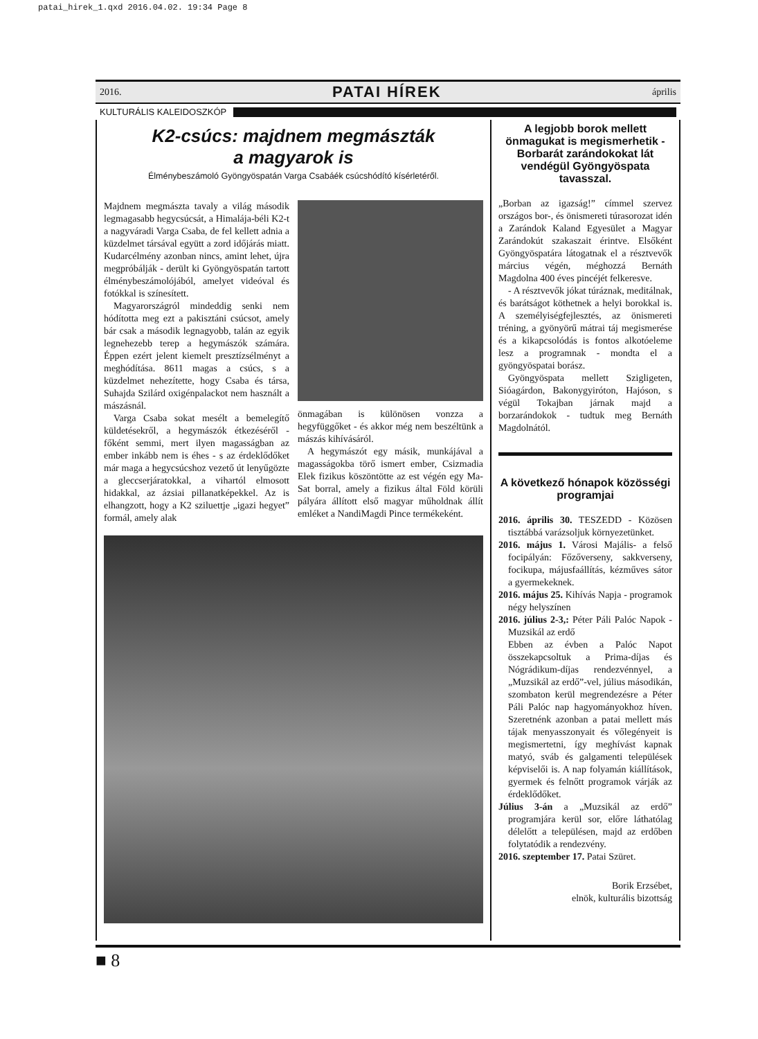patai_hirek_1.qxd 2016.04.02. 19:34 Page 8
2016. PATAI HÍREK április
KULTURÁLIS KALEIDOSZKÓP
K2-csúcs: majdnem megmászták
a magyarok is
Élménybeszámoló Gyöngyöspatán Varga Csabáék csúcshódító kísérletéről.
Majdnem megmászta tavaly a világ második legmagasabb hegycsúcsát, a Himalája-béli K2-t a nagyváradi Varga Csaba, de fel kellett adnia a küzdelmet társával együtt a zord időjárás miatt. Kudarcélmény azonban nincs, amint lehet, újra megpróbálják - derült ki Gyöngyöspatán tartott élménybeszámolójából, amelyet videóval és fotókkal is színesített.
Magyarországról mindeddig senki nem hódította meg ezt a pakisztáni csúcsot, amely bár csak a második legnagyobb, talán az egyik legnehezebb terep a hegymászók számára. Éppen ezért jelent kiemelt presztízsélményt a meghódítása. 8611 magas a csúcs, s a küzdelmet nehezítette, hogy Csaba és társa, Suhajda Szilárd oxigénpalackot nem használt a mászásnál.
Varga Csaba sokat mesélt a bemelegítő küldetésekről, a hegymászók étkezéséről - főként semmi, mert ilyen magasságban az ember inkább nem is éhes - s az érdeklődőket már maga a hegycsúcshoz vezető út lenyűgözte a gleccserjáratokkal, a vihartól elmosott hidakkal, az ázsiai pillanatképekkel. Az is elhangzott, hogy a K2 sziluettje „igazi hegyet” formál, amely alak
önmagában is különösen vonzza a hegyfüggőket - és akkor még nem beszéltünk a mászás kihívásáról.
A hegymászót egy másik, munkájával a magasságokba törő ismert ember, Csizmadia Elek fizikus köszöntötte az est végén egy Ma-Sat borral, amely a fizikus által Föld körüli pályára állított első magyar műholdnak állít emléket a NandiMagdi Pince termékeként.
A legjobb borok mellett önmagukat is megismerhetik - Borbarát zarándokokat lát vendégül Gyöngyöspata tavasszal.
„Borban az igazság!” címmel szervez országos bor-, és önismereti túrasorozat idén a Zarándok Kaland Egyesület a Magyar Zarándokút szakaszait érintve. Elsőként Gyöngyöspatára látogatnak el a résztvevők március végén, méghozzá Bernáth Magdolna 400 éves pincéjét felkeresve.
- A résztvevők jókat túráznak, meditálnak, és barátságot köthetnek a helyi borokkal is. A személyiségfejlesztés, az önismereti tréning, a gyönyörű mátrai táj megismerése és a kikapcsolódás is fontos alkotóeleme lesz a programnak - mondta el a gyöngyöspatai borász.
Gyöngyöspata mellett Szigligeten, Sióagárdon, Bakonygyiróton, Hajóson, s végül Tokajban járnak majd a borzarándokok - tudtuk meg Bernáth Magdolnától.
A következő hónapok közösségi programjai
2016. április 30. TESZEDD - Közösen tisztábbá varázsoljuk környezetünket.
2016. május 1. Városi Majális- a felső focipályán: Főzőverseny, sakkverseny, focikupa, májusfaállítás, kézműves sátor a gyermekeknek.
2016. május 25. Kihívás Napja - programok négy helyszínen
2016. július 2-3,: Péter Páli Palóc Napok - Muzsikál az erdő
Ebben az évben a Palóc Napot összekapcsoltuk a Prima-díjas és Nógrádikum-díjas rendezvénnyel, a „Muzsikál az erdő”-vel, július másodikán, szombaton kerül megrendezésre a Péter Páli Palóc nap hagyományokhoz híven. Szeretnénk azonban a patai mellett más tájak menyasszonyait és vőlegényeit is megismertetni, így meghívást kapnak matyó, sváb és galgamenti települések képviselői is. A nap folyamán kiállítások, gyermek és felnőtt programok várják az érdeklődőket.
Július 3-án a „Muzsikál az erdő” programjára kerül sor, előre láthatólag délelőtt a településen, majd az erdőben folytatódik a rendezvény.
2016. szeptember 17. Patai Szüret.
Borik Erzsébet,
elnök, kulturális bizottság
■ 8